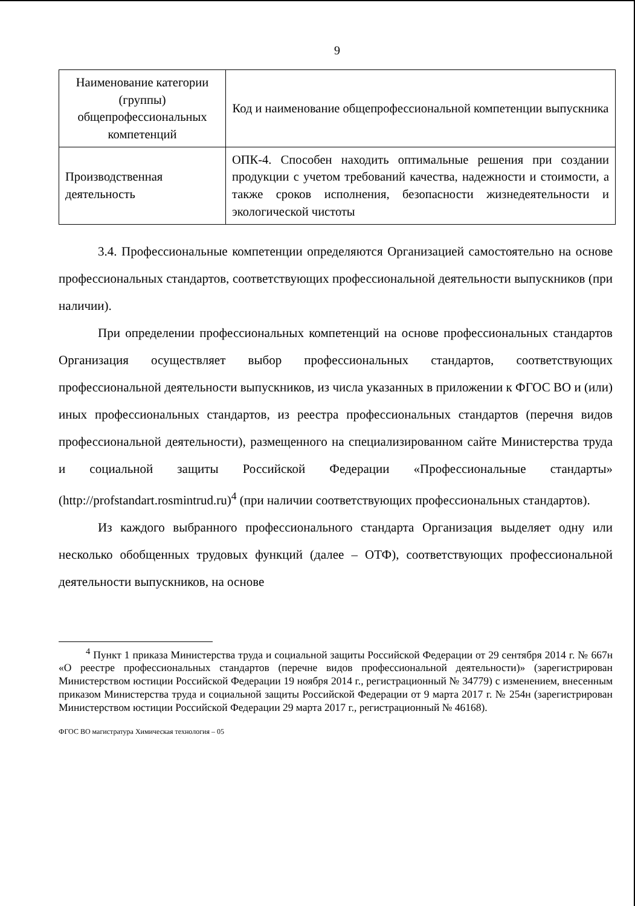9
| Наименование категории (группы) общепрофессиональных компетенций | Код и наименование общепрофессиональной компетенции выпускника |
| Производственная деятельность | ОПК-4. Способен находить оптимальные решения при создании продукции с учетом требований качества, надежности и стоимости, а также сроков исполнения, безопасности жизнедеятельности и экологической чистоты |
3.4. Профессиональные компетенции определяются Организацией самостоятельно на основе профессиональных стандартов, соответствующих профессиональной деятельности выпускников (при наличии).
При определении профессиональных компетенций на основе профессиональных стандартов Организация осуществляет выбор профессиональных стандартов, соответствующих профессиональной деятельности выпускников, из числа указанных в приложении к ФГОС ВО и (или) иных профессиональных стандартов, из реестра профессиональных стандартов (перечня видов профессиональной деятельности), размещенного на специализированном сайте Министерства труда и социальной защиты Российской Федерации «Профессиональные стандарты» (http://profstandart.rosmintrud.ru)<sup>4</sup> (при наличии соответствующих профессиональных стандартов).
Из каждого выбранного профессионального стандарта Организация выделяет одну или несколько обобщенных трудовых функций (далее – ОТФ), соответствующих профессиональной деятельности выпускников, на основе
<sup>4</sup> Пункт 1 приказа Министерства труда и социальной защиты Российской Федерации от 29 сентября 2014 г. № 667н «О реестре профессиональных стандартов (перечне видов профессиональной деятельности)» (зарегистрирован Министерством юстиции Российской Федерации 19 ноября 2014 г., регистрационный № 34779) с изменением, внесенным приказом Министерства труда и социальной защиты Российской Федерации от 9 марта 2017 г. № 254н (зарегистрирован Министерством юстиции Российской Федерации 29 марта 2017 г., регистрационный № 46168).
ФГОС ВО магистратура Химическая технология – 05